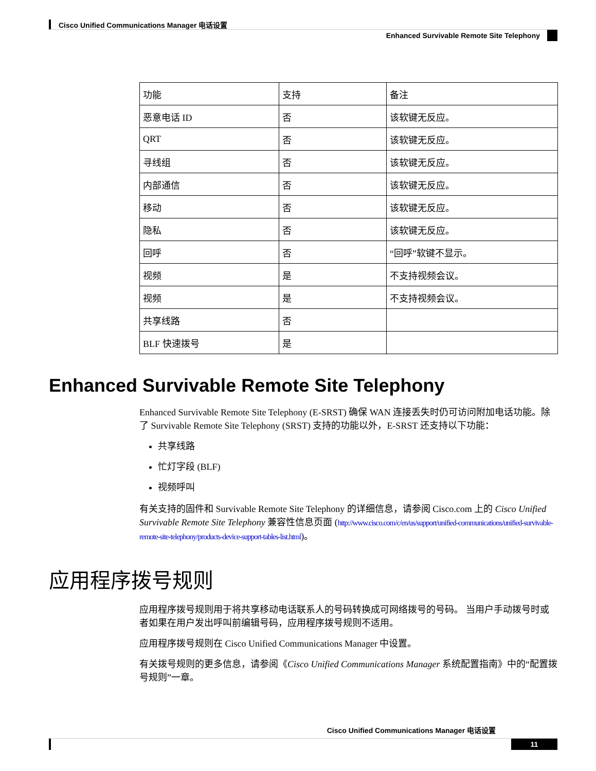Cisco Unified Communications Manager 电话设置
Enhanced Survivable Remote Site Telephony
| 功能 | 支持 | 备注 |
| --- | --- | --- |
| 恶意电话 ID | 否 | 该软键无反应。 |
| QRT | 否 | 该软键无反应。 |
| 寻线组 | 否 | 该软键无反应。 |
| 内部通信 | 否 | 该软键无反应。 |
| 移动 | 否 | 该软键无反应。 |
| 隐私 | 否 | 该软键无反应。 |
| 回呼 | 否 | “回呼”软键不显示。 |
| 视频 | 是 | 不支持视频会议。 |
| 视频 | 是 | 不支持视频会议。 |
| 共享线路 | 否 | |
| BLF 快速拨号 | 是 | |
Enhanced Survivable Remote Site Telephony
Enhanced Survivable Remote Site Telephony (E-SRST) 确保 WAN 连接丢失时仍可访问附加电话功能。除了 Survivable Remote Site Telephony (SRST) 支持的功能以外，E-SRST 还支持以下功能：
共享线路
忙灯字段 (BLF)
视频呼叫
有关支持的固件和 Survivable Remote Site Telephony 的详细信息，请参阅 Cisco.com 上的 Cisco Unified Survivable Remote Site Telephony 兼容性信息页面 (http://www.cisco.com/c/en/us/support/unified-communications/unified-survivable-remote-site-telephony/products-device-support-tables-list.html)。
应用程序拨号规则
应用程序拨号规则用于将共享移动电话联系人的号码转换成可网络拨号的号码。 当用户手动拨号时或者如果在用户发出呼叫前编辑号码，应用程序拨号规则不适用。
应用程序拨号规则在 Cisco Unified Communications Manager 中设置。
有关拨号规则的更多信息，请参阅《Cisco Unified Communications Manager 系统配置指南》中的“配置拨号规则”一章。
Cisco Unified Communications Manager 电话设置
11